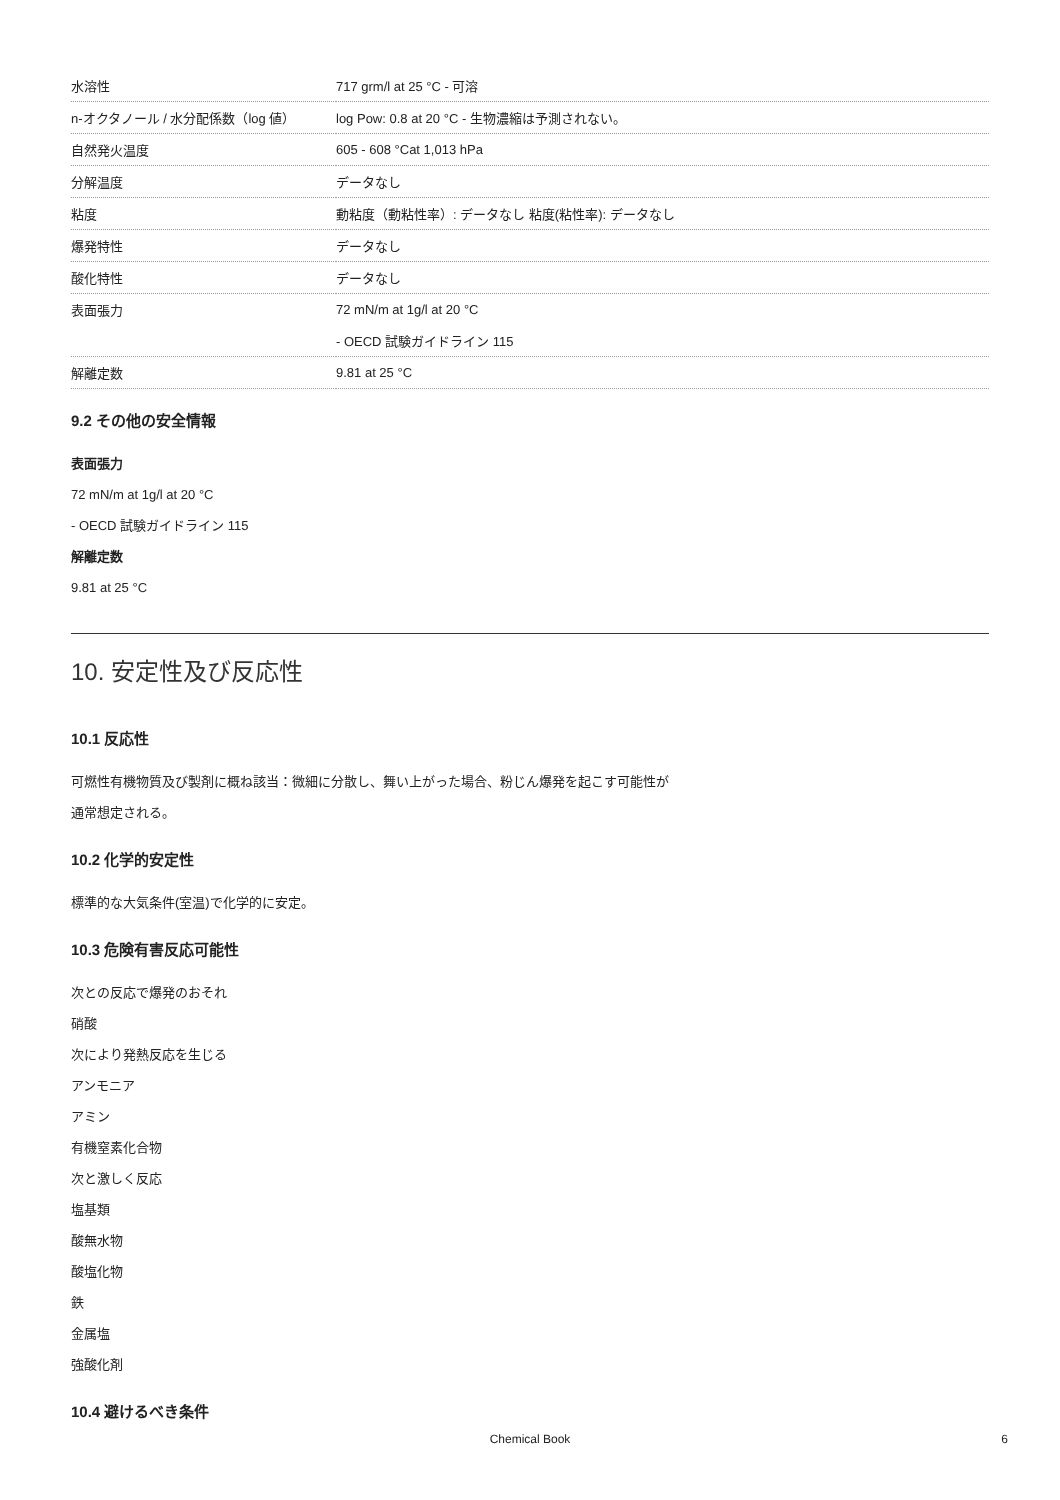| 水溶性 | 717 grm/l at 25 °C - 可溶 |
| n-オクタノール / 水分配係数（log 値） | log Pow: 0.8 at 20 °C - 生物濃縮は予測されない。 |
| 自然発火温度 | 605 - 608 °Cat 1,013 hPa |
| 分解温度 | データなし |
| 粘度 | 動粘度（動粘性率）: データなし 粘度(粘性率): データなし |
| 爆発特性 | データなし |
| 酸化特性 | データなし |
| 表面張力 | 72 mN/m at 1g/l at 20 °C |
| | - OECD 試験ガイドライン 115 |
| 解離定数 | 9.81 at 25 °C |
9.2 その他の安全情報
表面張力
72 mN/m at 1g/l at 20 °C
- OECD 試験ガイドライン 115
解離定数
9.81 at 25 °C
10. 安定性及び反応性
10.1 反応性
可燃性有機物質及び製剤に概ね該当：微細に分散し、舞い上がった場合、粉じん爆発を起こす可能性が
通常想定される。
10.2 化学的安定性
標準的な大気条件(室温)で化学的に安定。
10.3 危険有害反応可能性
次との反応で爆発のおそれ
硝酸
次により発熱反応を生じる
アンモニア
アミン
有機窒素化合物
次と激しく反応
塩基類
酸無水物
酸塩化物
鉄
金属塩
強酸化剤
10.4 避けるべき条件
Chemical Book 6